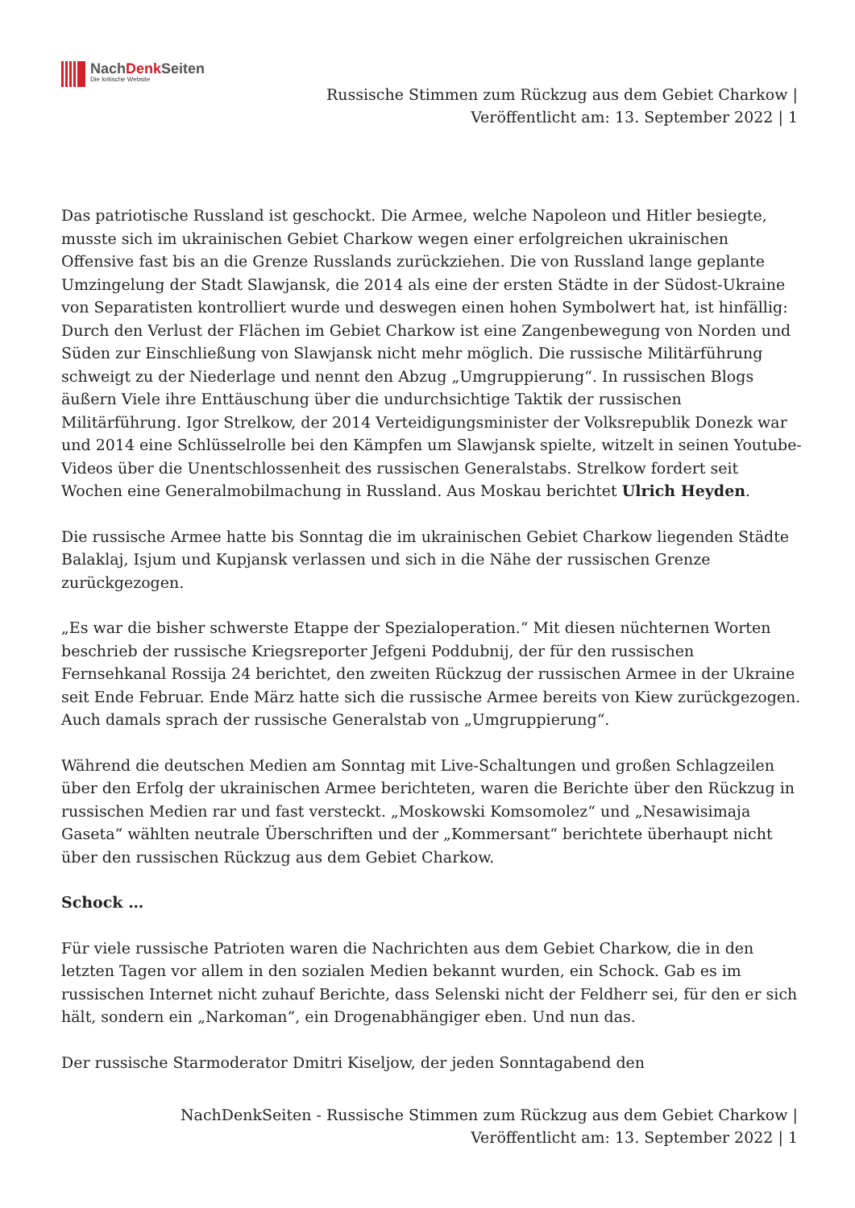NachDenk Seiten
Die kritische Website
Russische Stimmen zum Rückzug aus dem Gebiet Charkow |
Veröffentlicht am: 13. September 2022 | 1
Das patriotische Russland ist geschockt. Die Armee, welche Napoleon und Hitler besiegte, musste sich im ukrainischen Gebiet Charkow wegen einer erfolgreichen ukrainischen Offensive fast bis an die Grenze Russlands zurückziehen. Die von Russland lange geplante Umzingelung der Stadt Slawjansk, die 2014 als eine der ersten Städte in der Südost-Ukraine von Separatisten kontrolliert wurde und deswegen einen hohen Symbolwert hat, ist hinfällig: Durch den Verlust der Flächen im Gebiet Charkow ist eine Zangenbewegung von Norden und Süden zur Einschließung von Slawjansk nicht mehr möglich. Die russische Militärführung schweigt zu der Niederlage und nennt den Abzug „Umgruppierung“. In russischen Blogs äußern Viele ihre Enttäuschung über die undurchsichtige Taktik der russischen Militärführung. Igor Strelkow, der 2014 Verteidigungsminister der Volksrepublik Donezk war und 2014 eine Schlüsselrolle bei den Kämpfen um Slawjansk spielte, witzelt in seinen Youtube-Videos über die Unentschlossenheit des russischen Generalstabs. Strelkow fordert seit Wochen eine Generalmobilmachung in Russland. Aus Moskau berichtet Ulrich Heyden.
Die russische Armee hatte bis Sonntag die im ukrainischen Gebiet Charkow liegenden Städte Balaklaj, Isjum und Kupjansk verlassen und sich in die Nähe der russischen Grenze zurückgezogen.
„Es war die bisher schwerste Etappe der Spezialoperation.“ Mit diesen nüchternen Worten beschrieb der russische Kriegsreporter Jefgeni Poddubnij, der für den russischen Fernsehkanal Rossija 24 berichtet, den zweiten Rückzug der russischen Armee in der Ukraine seit Ende Februar. Ende März hatte sich die russische Armee bereits von Kiew zurückgezogen. Auch damals sprach der russische Generalstab von „Umgruppierung“.
Während die deutschen Medien am Sonntag mit Live-Schaltungen und großen Schlagzeilen über den Erfolg der ukrainischen Armee berichteten, waren die Berichte über den Rückzug in russischen Medien rar und fast versteckt. „Moskowski Komsomolez“ und „Nesawisimaja Gaseta“ wählten neutrale Überschriften und der „Kommersant“ berichtete überhaupt nicht über den russischen Rückzug aus dem Gebiet Charkow.
Schock …
Für viele russische Patrioten waren die Nachrichten aus dem Gebiet Charkow, die in den letzten Tagen vor allem in den sozialen Medien bekannt wurden, ein Schock. Gab es im russischen Internet nicht zuhauf Berichte, dass Selenski nicht der Feldherr sei, für den er sich hält, sondern ein „Narkoman“, ein Drogenabhängiger eben. Und nun das.
Der russische Starmoderator Dmitri Kiseljow, der jeden Sonntagabend den
NachDenkSeiten - Russische Stimmen zum Rückzug aus dem Gebiet Charkow |
Veröffentlicht am: 13. September 2022 | 1